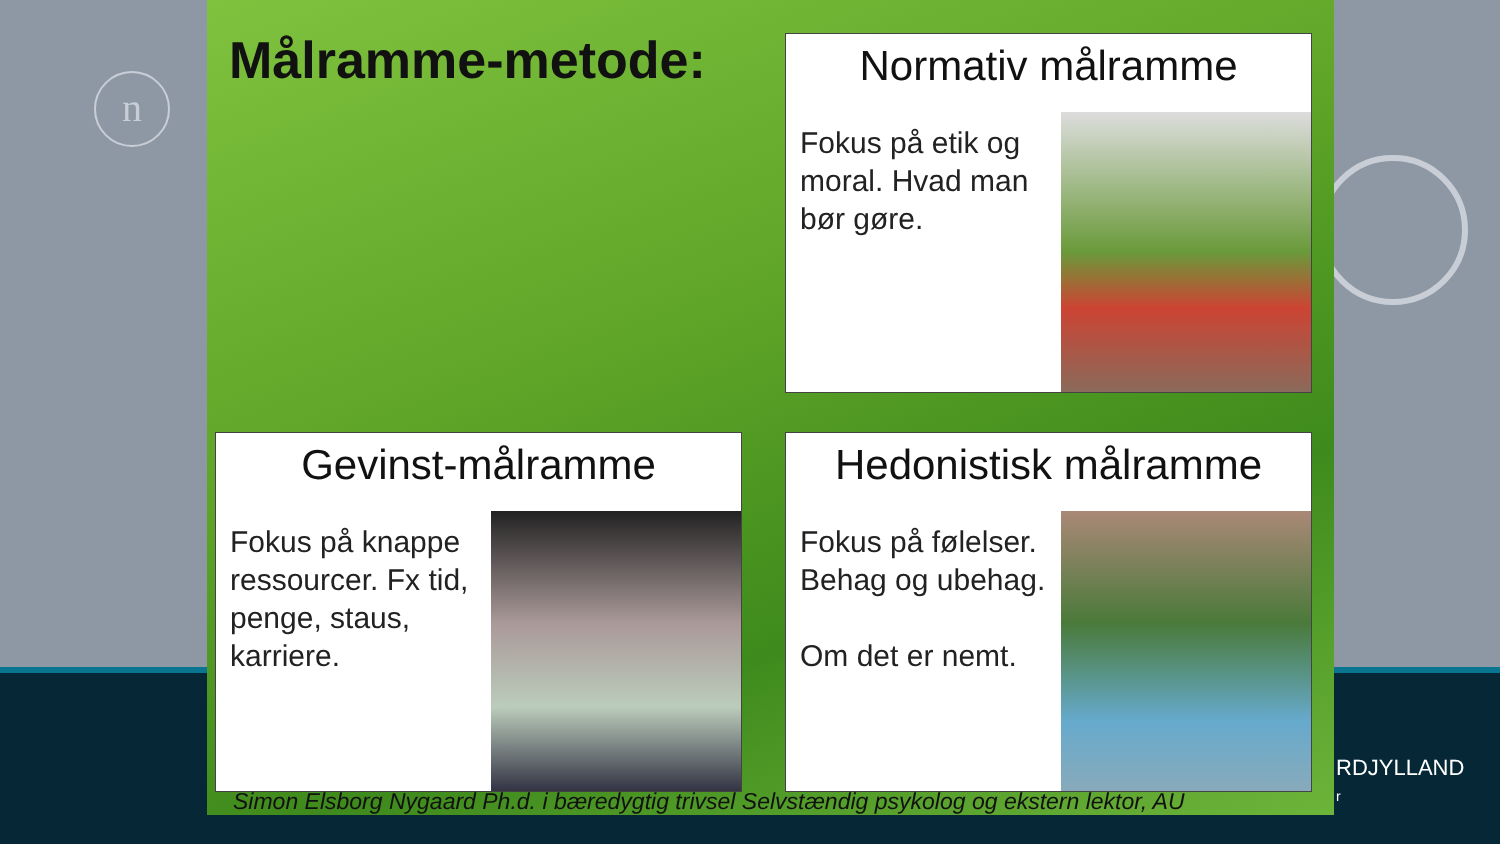n
Målramme-metode:
Normativ målramme
Fokus på etik og moral. Hvad man bør gøre.
Gevinst-målramme
Fokus på knappe ressourcer. Fx tid, penge, staus, karriere.
Hedonistisk målramme
Fokus på følelser. Behag og ubehag.
Om det er nemt.
Simon Elsborg Nygaard Ph.d. i bæredygtig trivsel Selvstændig psykolog og ekstern lektor, AU
RDJYLLAND
r